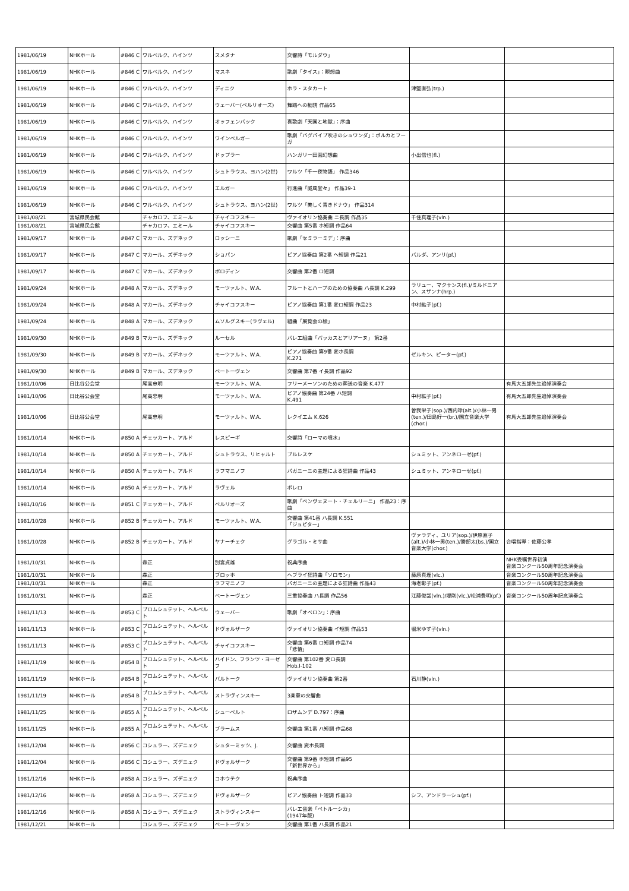| 1981/06/19 | NHKホール | #846 C | ワルベルク、ハインツ | スメタナ | 交響詩「モルダウ」 | | |
| 1981/06/19 | NHKホール | #846 C | ワルベルク、ハインツ | マスネ | 歌劇「タイス」：瞑想曲 | | |
| 1981/06/19 | NHKホール | #846 C | ワルベルク、ハインツ | ディニク | ホラ・スタカート | 津堅直弘(trp.) | |
| 1981/06/19 | NHKホール | #846 C | ワルベルク、ハインツ | ウェーバー(ベルリオーズ) | 舞踏への勧誘 作品65 | | |
| 1981/06/19 | NHKホール | #846 C | ワルベルク、ハインツ | オッフェンバック | 喜歌劇「天国と地獄」：序曲 | | |
| 1981/06/19 | NHKホール | #846 C | ワルベルク、ハインツ | ワインベルガー | 歌劇「バグパイプ吹きのシュワンダ」：ポルカとフーガ | | |
| 1981/06/19 | NHKホール | #846 C | ワルベルク、ハインツ | ドップラー | ハンガリー田園幻想曲 | 小出信也(fl.) | |
| 1981/06/19 | NHKホール | #846 C | ワルベルク、ハインツ | シュトラウス、ヨハン(2世) | ワルツ「千一夜物語」 作品346 | | |
| 1981/06/19 | NHKホール | #846 C | ワルベルク、ハインツ | エルガー | 行進曲「威風堂々」 作品39-1 | | |
| 1981/06/19 | NHKホール | #846 C | ワルベルク、ハインツ | シュトラウス、ヨハン(2世) | ワルツ「美しく青きドナウ」 作品314 | | |
| 1981/08/21 | 宮城県民会館 | | チャカロフ、エミール | チャイコフスキー | ヴァイオリン協奏曲 ニ長調 作品35 | 千住真理子(vln.) | |
| 1981/08/21 | 宮城県民会館 | | チャカロフ、エミール | チャイコフスキー | 交響曲 第5番 ホ短調 作品64 | | |
| 1981/09/17 | NHKホール | #847 C | マカール、ズデネック | ロッシーニ | 歌劇「セミラーミデ」：序曲 | | |
| 1981/09/17 | NHKホール | #847 C | マカール、ズデネック | ショパン | ピアノ協奏曲 第2番 ヘ短調 作品21 | バルダ、アンリ(pf.) | |
| 1981/09/17 | NHKホール | #847 C | マカール、ズデネック | ボロディン | 交響曲 第2番 ロ短調 | | |
| 1981/09/24 | NHKホール | #848 A | マカール、ズデネック | モーツァルト、W.A. | フルートとハープのための協奏曲 ハ長調 K.299 | ラリュー、マクサンス(fl.)/ミルドニアン、スザンナ(hrp.) | |
| 1981/09/24 | NHKホール | #848 A | マカール、ズデネック | チャイコフスキー | ピアノ協奏曲 第1番 変ロ短調 作品23 | 中村紘子(pf.) | |
| 1981/09/24 | NHKホール | #848 A | マカール、ズデネック | ムソルグスキー(ラヴェル) | 組曲「展覧会の絵」 | | |
| 1981/09/30 | NHKホール | #849 B | マカール、ズデネック | ルーセル | バレエ組曲「バッカスとアリアーヌ」 第2番 | | |
| 1981/09/30 | NHKホール | #849 B | マカール、ズデネック | モーツァルト、W.A. | ピアノ協奏曲 第9番 変ホ長調 K.271 | ゼルキン、ピーター(pf.) | |
| 1981/09/30 | NHKホール | #849 B | マカール、ズデネック | ベートーヴェン | 交響曲 第7番 イ長調 作品92 | | |
| 1981/10/06 | 日比谷公会堂 | | 尾高忠明 | モーツァルト、W.A. | フリーメーソンのための葬送の音楽 K.477 | | 有馬大五郎先生追悼演奏会 |
| 1981/10/06 | 日比谷公会堂 | | 尾高忠明 | モーツァルト、W.A. | ピアノ協奏曲 第24番 ハ短調 K.491 | 中村紘子(pf.) | 有馬大五郎先生追悼演奏会 |
| 1981/10/06 | 日比谷公会堂 | | 尾高忠明 | モーツァルト、W.A. | レクイエム K.626 | 曽我栄子(sop.)/西内玲(alt.)/小林一男(ten.)/田島好一(br.)/国立音楽大学(chor.) | 有馬大五郎先生追悼演奏会 |
| 1981/10/14 | NHKホール | #850 A | チェッカート、アルド | レスピーギ | 交響詩「ローマの噴水」 | | |
| 1981/10/14 | NHKホール | #850 A | チェッカート、アルド | シュトラウス、リヒャルト | ブルレスケ | シュミット、アンネローゼ(pf.) | |
| 1981/10/14 | NHKホール | #850 A | チェッカート、アルド | ラフマニノフ | パガニーニの主題による狂詩曲 作品43 | シュミット、アンネローゼ(pf.) | |
| 1981/10/14 | NHKホール | #850 A | チェッカート、アルド | ラヴェル | ボレロ | | |
| 1981/10/16 | NHKホール | #851 C | チェッカート、アルド | ベルリオーズ | 歌劇「ベンヴェヌート・チェルリーニ」 作品23：序曲 | | |
| 1981/10/28 | NHKホール | #852 B | チェッカート、アルド | モーツァルト、W.A. | 交響曲 第41番 ハ長調 K.551 「ジュピター」 | | |
| 1981/10/28 | NHKホール | #852 B | チェッカート、アルド | ヤナーチェク | グラゴル・ミサ曲 | ヴァラディ、ユリア(sop.)/伊原直子(alt.)/小林一男(ten.)/勝部太(bs.)/国立音楽大学(chor.) | 合唱指導：佐藤公孝 |
| 1981/10/31 | NHKホール | | 森正 | 別宮貞雄 | 祝典序曲 | | NHK委嘱世界初演 音楽コンクール50周年記念演奏会 |
| 1981/10/31 | NHKホール | | 森正 | ブロッホ | ヘブライ狂詩曲「ソロモン」 | 藤原真理(vlc.) | 音楽コンクール50周年記念演奏会 |
| 1981/10/31 | NHKホール | | 森正 | ラフマニノフ | パガニーニの主題による狂詩曲 作品43 | 海老彰子(pf.) | 音楽コンクール50周年記念演奏会 |
| 1981/10/31 | NHKホール | | 森正 | ベートーヴェン | 三重協奏曲 ハ長調 作品56 | 江藤俊哉(vln.)/堤剛(vlc.)/松浦豊明(pf.) | 音楽コンクール50周年記念演奏会 |
| 1981/11/13 | NHKホール | #853 C | ブロムシュテット、ヘルベルト | ウェーバー | 歌劇「オベロン」：序曲 | | |
| 1981/11/13 | NHKホール | #853 C | ブロムシュテット、ヘルベルト | ドヴォルザーク | ヴァイオリン協奏曲 イ短調 作品53 | 堀米ゆず子(vln.) | |
| 1981/11/13 | NHKホール | #853 C | ブロムシュテット、ヘルベルト | チャイコフスキー | 交響曲 第6番 ロ短調 作品74 「悲愴」 | | |
| 1981/11/19 | NHKホール | #854 B | ブロムシュテット、ヘルベルト | ハイドン、フランツ・ヨーゼフ | 交響曲 第102番 変ロ長調 Hob.I-102 | | |
| 1981/11/19 | NHKホール | #854 B | ブロムシュテット、ヘルベルト | バルトーク | ヴァイオリン協奏曲 第2番 | 石川静(vln.) | |
| 1981/11/19 | NHKホール | #854 B | ブロムシュテット、ヘルベルト | ストラヴィンスキー | 3楽章の交響曲 | | |
| 1981/11/25 | NHKホール | #855 A | ブロムシュテット、ヘルベルト | シューベルト | ロザムンデ D.797：序曲 | | |
| 1981/11/25 | NHKホール | #855 A | ブロムシュテット、ヘルベルト | ブラームス | 交響曲 第1番 ハ短調 作品68 | | |
| 1981/12/04 | NHKホール | #856 C | コシュラー、ズデニェク | シュターミッツ、J. | 交響曲 変ホ長調 | | |
| 1981/12/04 | NHKホール | #856 C | コシュラー、ズデニェク | ドヴォルザーク | 交響曲 第9番 ホ短調 作品95 「新世界から」 | | |
| 1981/12/16 | NHKホール | #858 A | コシュラー、ズデニェク | コホウテク | 祝典序曲 | | |
| 1981/12/16 | NHKホール | #858 A | コシュラー、ズデニェク | ドヴォルザーク | ピアノ協奏曲 ト短調 作品33 | シフ、アンドラーシュ(pf.) | |
| 1981/12/16 | NHKホール | #858 A | コシュラー、ズデニェク | ストラヴィンスキー | バレエ音楽「ペトルーシカ」 (1947年版) | | |
| 1981/12/21 | NHKホール | | コシュラー、ズデニェク | ベートーヴェン | 交響曲 第1番 ハ長調 作品21 | | |